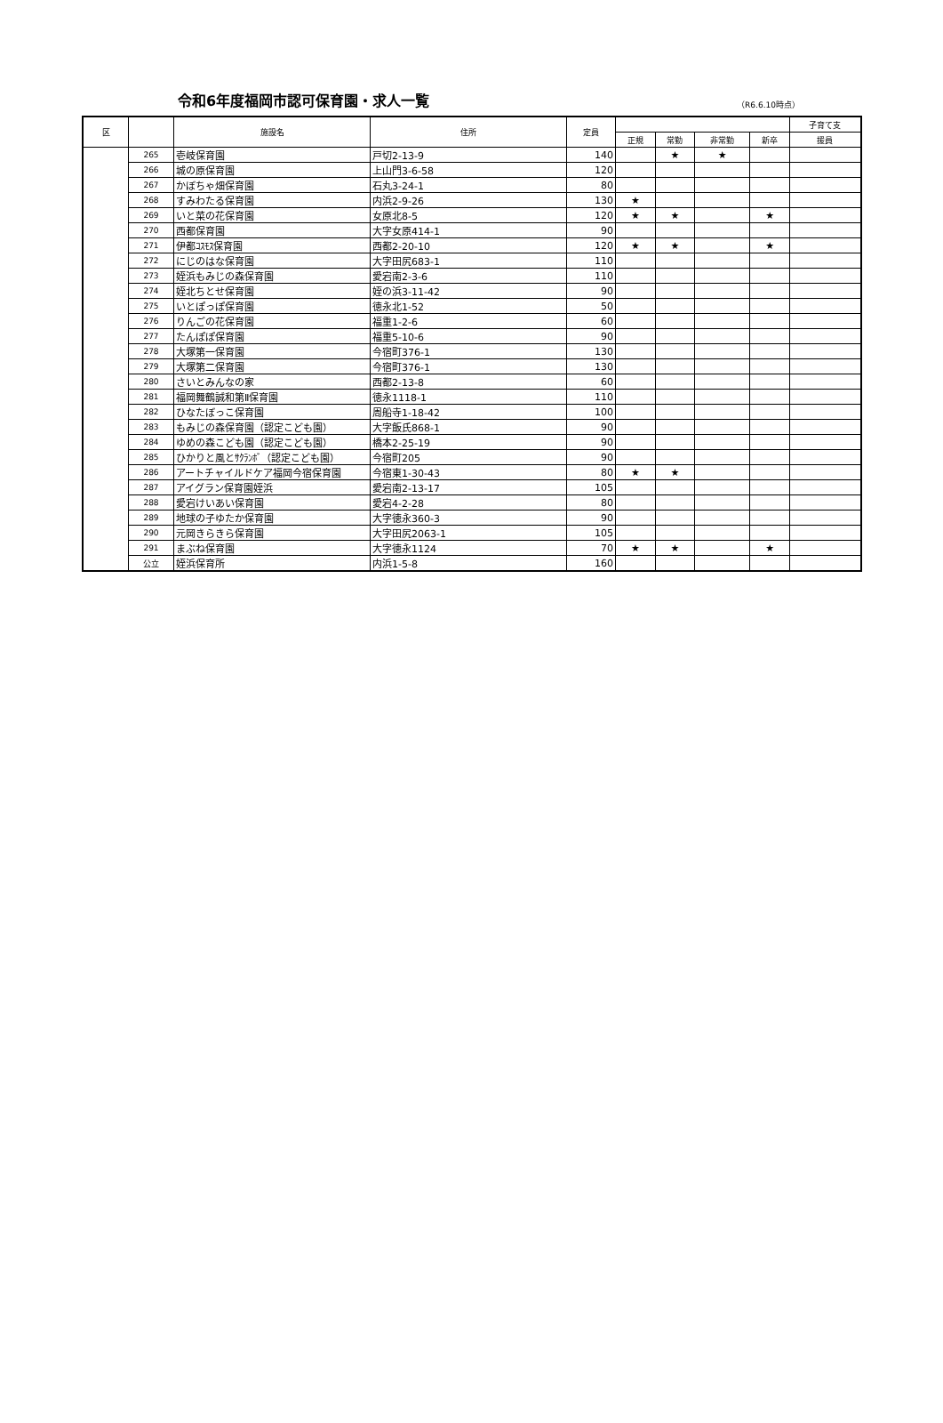令和6年度福岡市認可保育園・求人一覧
（R6.6.10時点）
| 区 | | 施設名 | 住所 | 定員 | | | | | 子育て支 |
| --- | --- | --- | --- | --- | --- | --- | --- | --- | --- |
| | | | | | 正規 | 常勤 | 非常勤 | 新卒 | 援員 |
| | 265 | 壱岐保育園 | 戸切2-13-9 | 140 | | ★ | ★ | | |
| | 266 | 城の原保育園 | 上山門3-6-58 | 120 | | | | | |
| | 267 | かぼちゃ畑保育園 | 石丸3-24-1 | 80 | | | | | |
| | 268 | すみわたる保育園 | 内浜2-9-26 | 130 | ★ | | | | |
| | 269 | いと菜の花保育園 | 女原北8-5 | 120 | ★ | ★ | | ★ | |
| | 270 | 西都保育園 | 大字女原414-1 | 90 | | | | | |
| | 271 | 伊都ｺｽﾓｽ保育園 | 西都2-20-10 | 120 | ★ | ★ | | ★ | |
| | 272 | にじのはな保育園 | 大字田尻683-1 | 110 | | | | | |
| | 273 | 姪浜もみじの森保育園 | 愛宕南2-3-6 | 110 | | | | | |
| | 274 | 姪北ちとせ保育園 | 姪の浜3-11-42 | 90 | | | | | |
| | 275 | いとぽっぽ保育園 | 徳永北1-52 | 50 | | | | | |
| | 276 | りんごの花保育園 | 福重1-2-6 | 60 | | | | | |
| | 277 | たんぽぽ保育園 | 福重5-10-6 | 90 | | | | | |
| | 278 | 大塚第一保育園 | 今宿町376-1 | 130 | | | | | |
| | 279 | 大塚第二保育園 | 今宿町376-1 | 130 | | | | | |
| | 280 | さいとみんなの家 | 西都2-13-8 | 60 | | | | | |
| | 281 | 福岡舞鶴誠和第Ⅱ保育園 | 徳永1118-1 | 110 | | | | | |
| | 282 | ひなたぼっこ保育園 | 周船寺1-18-42 | 100 | | | | | |
| | 283 | もみじの森保育園（認定こども園） | 大字飯氏868-1 | 90 | | | | | |
| | 284 | ゆめの森こども園（認定こども園） | 橋本2-25-19 | 90 | | | | | |
| | 285 | ひかりと風とｻｸﾗﾝﾎﾞ（認定こども園） | 今宿町205 | 90 | | | | | |
| | 286 | アートチャイルドケア福岡今宿保育園 | 今宿東1-30-43 | 80 | ★ | ★ | | | |
| | 287 | アイグラン保育園姪浜 | 愛宕南2-13-17 | 105 | | | | | |
| | 288 | 愛宕けいあい保育園 | 愛宕4-2-28 | 80 | | | | | |
| | 289 | 地球の子ゆたか保育園 | 大字徳永360-3 | 90 | | | | | |
| | 290 | 元岡きらきら保育園 | 大字田尻2063-1 | 105 | | | | | |
| | 291 | まぶね保育園 | 大字徳永1124 | 70 | ★ | ★ | | ★ | |
| | 公立 | 姪浜保育所 | 内浜1-5-8 | 160 | | | | | |